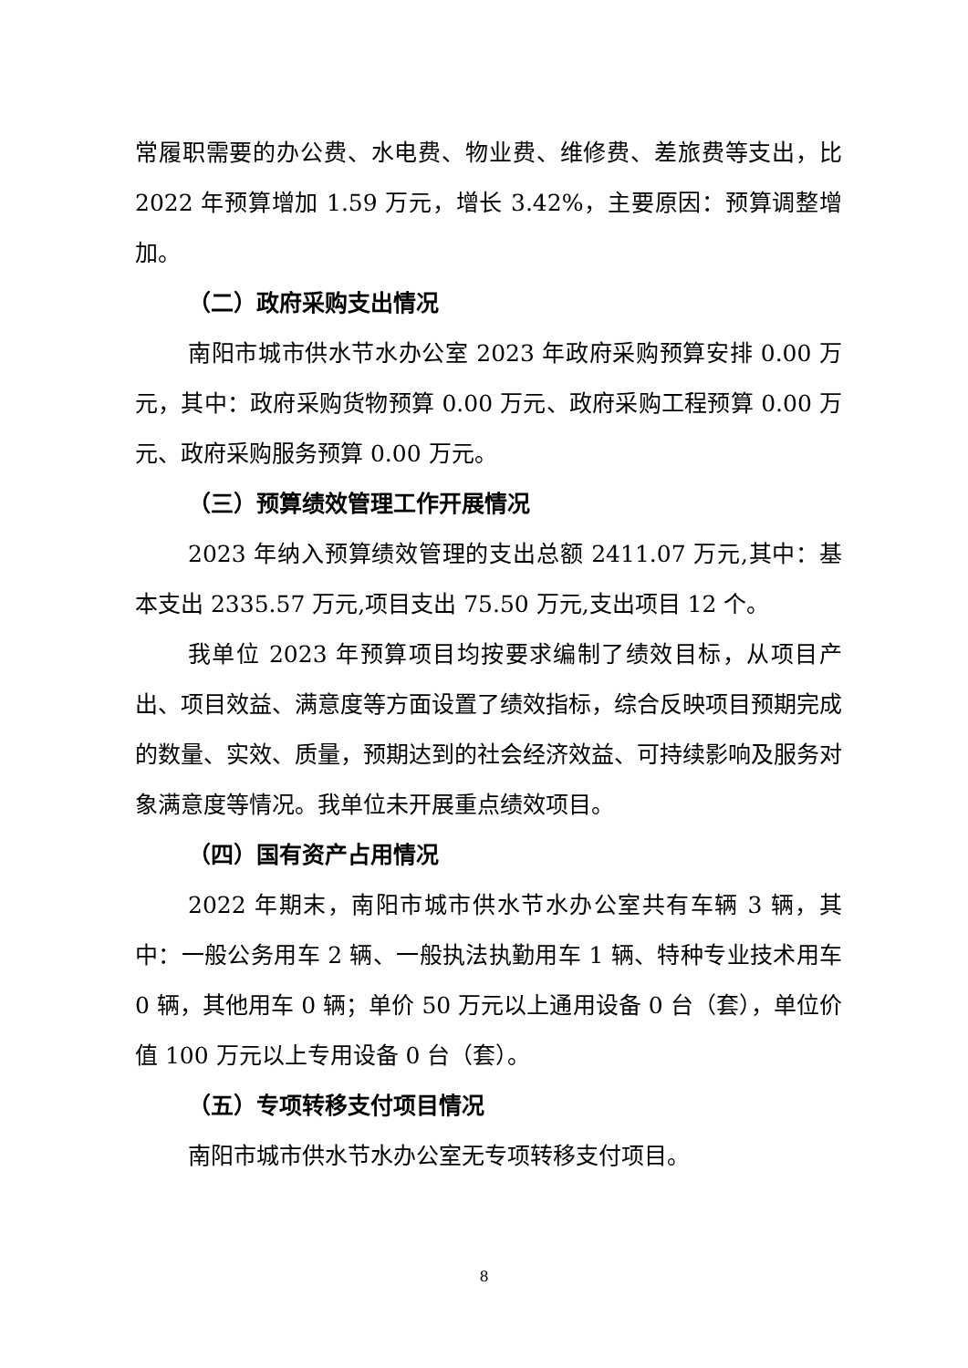常履职需要的办公费、水电费、物业费、维修费、差旅费等支出，比 2022 年预算增加 1.59 万元，增长 3.42%，主要原因：预算调整增加。
（二）政府采购支出情况
南阳市城市供水节水办公室 2023 年政府采购预算安排 0.00 万元，其中：政府采购货物预算 0.00 万元、政府采购工程预算 0.00 万元、政府采购服务预算 0.00 万元。
（三）预算绩效管理工作开展情况
2023 年纳入预算绩效管理的支出总额 2411.07 万元,其中：基本支出 2335.57 万元,项目支出 75.50 万元,支出项目 12 个。
我单位 2023 年预算项目均按要求编制了绩效目标，从项目产出、项目效益、满意度等方面设置了绩效指标，综合反映项目预期完成的数量、实效、质量，预期达到的社会经济效益、可持续影响及服务对象满意度等情况。我单位未开展重点绩效项目。
（四）国有资产占用情况
2022 年期末，南阳市城市供水节水办公室共有车辆 3 辆，其中：一般公务用车 2 辆、一般执法执勤用车 1 辆、特种专业技术用车 0 辆，其他用车 0 辆；单价 50 万元以上通用设备 0 台（套），单位价值 100 万元以上专用设备 0 台（套）。
（五）专项转移支付项目情况
南阳市城市供水节水办公室无专项转移支付项目。
8